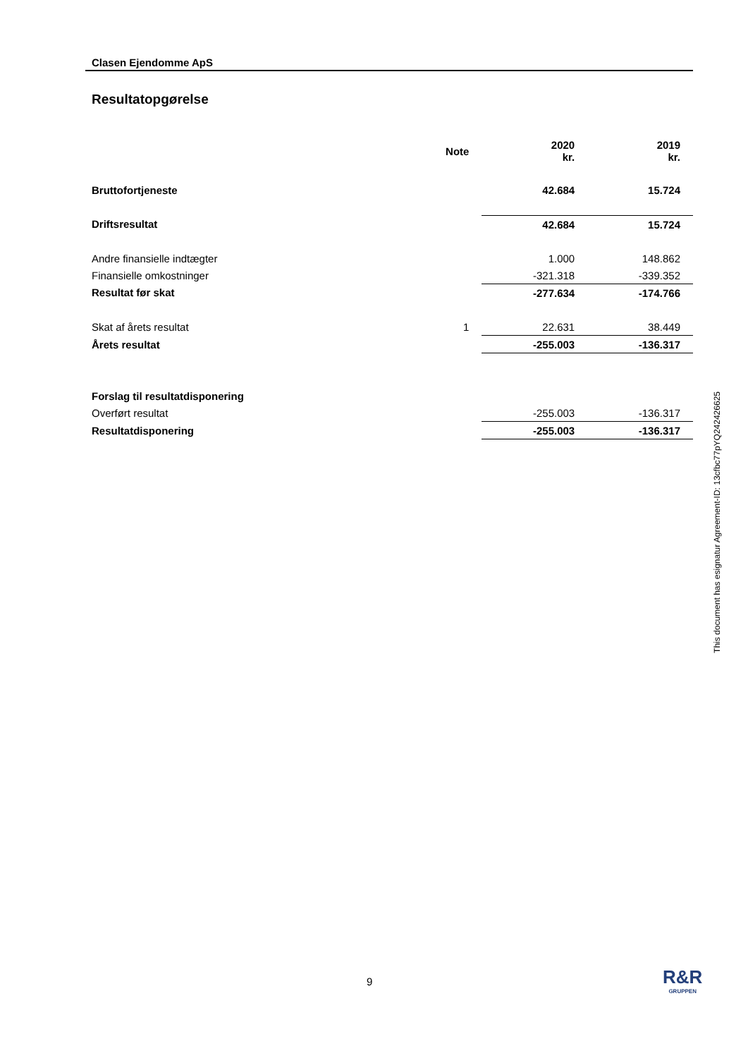Clasen Ejendomme ApS
Resultatopgørelse
| | Note | 2020 kr. | 2019 kr. |
| --- | --- | --- | --- |
| Bruttofortjeneste | | 42.684 | 15.724 |
| Driftsresultat | | 42.684 | 15.724 |
| Andre finansielle indtægter | | 1.000 | 148.862 |
| Finansielle omkostninger | | -321.318 | -339.352 |
| Resultat før skat | | -277.634 | -174.766 |
| Skat af årets resultat | 1 | 22.631 | 38.449 |
| Årets resultat | | -255.003 | -136.317 |
| Forslag til resultatdisponering | | | |
| Overført resultat | | -255.003 | -136.317 |
| Resultatdisponering | | -255.003 | -136.317 |
This document has esignatur Agreement-ID: 13cfbc77pYQ242426625
9 R&R
GRUPPEN